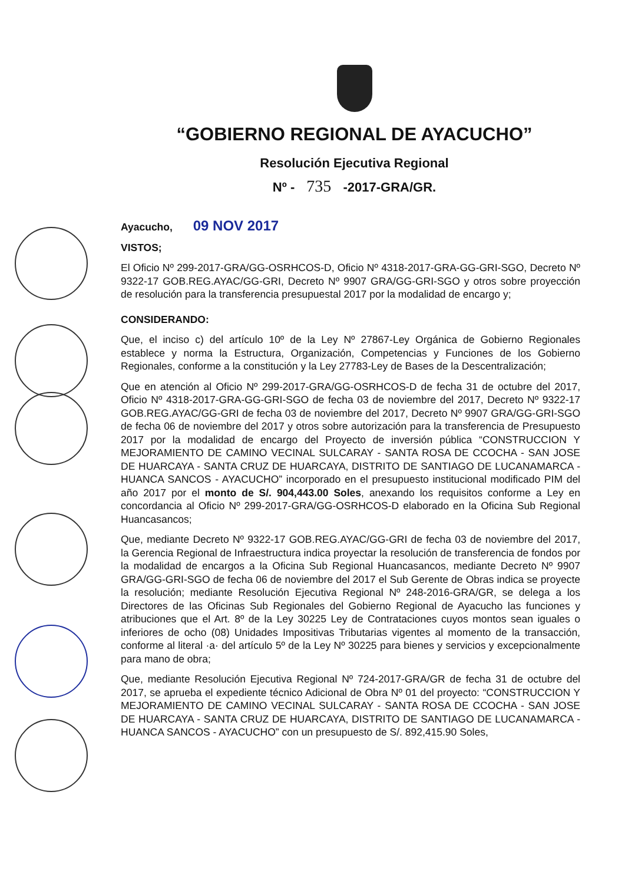“GOBIERNO REGIONAL DE AYACUCHO”
Resolución Ejecutiva Regional
Nº - 735 -2017-GRA/GR.
Ayacucho, 09 NOV 2017
VISTOS;
El Oficio Nº 299-2017-GRA/GG-OSRHCOS-D, Oficio Nº 4318-2017-GRA-GG-GRI-SGO, Decreto Nº 9322-17 GOB.REG.AYAC/GG-GRI, Decreto Nº 9907 GRA/GG-GRI-SGO y otros sobre proyección de resolución para la transferencia presupuestal 2017 por la modalidad de encargo y;
CONSIDERANDO:
Que, el inciso c) del artículo 10º de la Ley Nº 27867-Ley Orgánica de Gobierno Regionales establece y norma la Estructura, Organización, Competencias y Funciones de los Gobierno Regionales, conforme a la constitución y la Ley 27783-Ley de Bases de la Descentralización;
Que en atención al Oficio Nº 299-2017-GRA/GG-OSRHCOS-D de fecha 31 de octubre del 2017, Oficio Nº 4318-2017-GRA-GG-GRI-SGO de fecha 03 de noviembre del 2017, Decreto Nº 9322-17 GOB.REG.AYAC/GG-GRI de fecha 03 de noviembre del 2017, Decreto Nº 9907 GRA/GG-GRI-SGO de fecha 06 de noviembre del 2017 y otros sobre autorización para la transferencia de Presupuesto 2017 por la modalidad de encargo del Proyecto de inversión pública “CONSTRUCCION Y MEJORAMIENTO DE CAMINO VECINAL SULCARAY - SANTA ROSA DE CCOCHA - SAN JOSE DE HUARCAYA - SANTA CRUZ DE HUARCAYA, DISTRITO DE SANTIAGO DE LUCANAMARCA - HUANCA SANCOS - AYACUCHO” incorporado en el presupuesto institucional modificado PIM del año 2017 por el monto de S/. 904,443.00 Soles, anexando los requisitos conforme a Ley en concordancia al Oficio Nº 299-2017-GRA/GG-OSRHCOS-D elaborado en la Oficina Sub Regional Huancasancos;
Que, mediante Decreto Nº 9322-17 GOB.REG.AYAC/GG-GRI de fecha 03 de noviembre del 2017, la Gerencia Regional de Infraestructura indica proyectar la resolución de transferencia de fondos por la modalidad de encargos a la Oficina Sub Regional Huancasancos, mediante Decreto Nº 9907 GRA/GG-GRI-SGO de fecha 06 de noviembre del 2017 el Sub Gerente de Obras indica se proyecte la resolución; mediante Resolución Ejecutiva Regional Nº 248-2016-GRA/GR, se delega a los Directores de las Oficinas Sub Regionales del Gobierno Regional de Ayacucho las funciones y atribuciones que el Art. 8º de la Ley 30225 Ley de Contrataciones cuyos montos sean iguales o inferiores de ocho (08) Unidades Impositivas Tributarias vigentes al momento de la transacción, conforme al literal ·a· del artículo 5º de la Ley Nº 30225 para bienes y servicios y excepcionalmente para mano de obra;
Que, mediante Resolución Ejecutiva Regional Nº 724-2017-GRA/GR de fecha 31 de octubre del 2017, se aprueba el expediente técnico Adicional de Obra Nº 01 del proyecto: “CONSTRUCCION Y MEJORAMIENTO DE CAMINO VECINAL SULCARAY - SANTA ROSA DE CCOCHA - SAN JOSE DE HUARCAYA - SANTA CRUZ DE HUARCAYA, DISTRITO DE SANTIAGO DE LUCANAMARCA - HUANCA SANCOS - AYACUCHO” con un presupuesto de S/. 892,415.90 Soles,